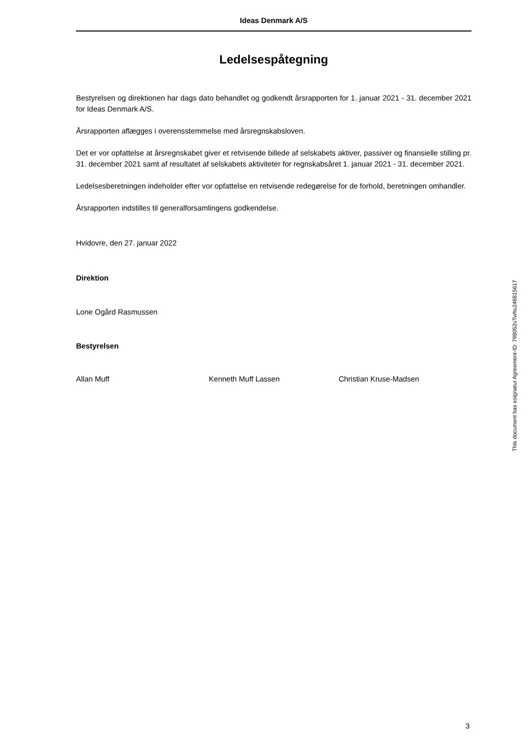Ideas Denmark A/S
Ledelsespåtegning
Bestyrelsen og direktionen har dags dato behandlet og godkendt årsrapporten for 1. januar 2021 - 31. december 2021 for Ideas Denmark A/S.
Årsrapporten aflægges i overensstemmelse med årsregnskabsloven.
Det er vor opfattelse at årsregnskabet giver et retvisende billede af selskabets aktiver, passiver og finansielle stilling pr. 31. december 2021 samt af resultatet af selskabets aktiviteter for regnskabsåret 1. januar 2021 - 31. december 2021.
Ledelsesberetningen indeholder efter vor opfattelse en retvisende redegørelse for de forhold, beretningen omhandler.
Årsrapporten indstilles til generalforsamlingens godkendelse.
Hvidovre, den 27. januar 2022
Direktion
Lone Ogård Rasmussen
Bestyrelsen
Allan Muff Kenneth Muff Lassen Christian Kruse-Madsen
This document has esignatur Agreement-ID: 798052uTwhu24681561​7
3